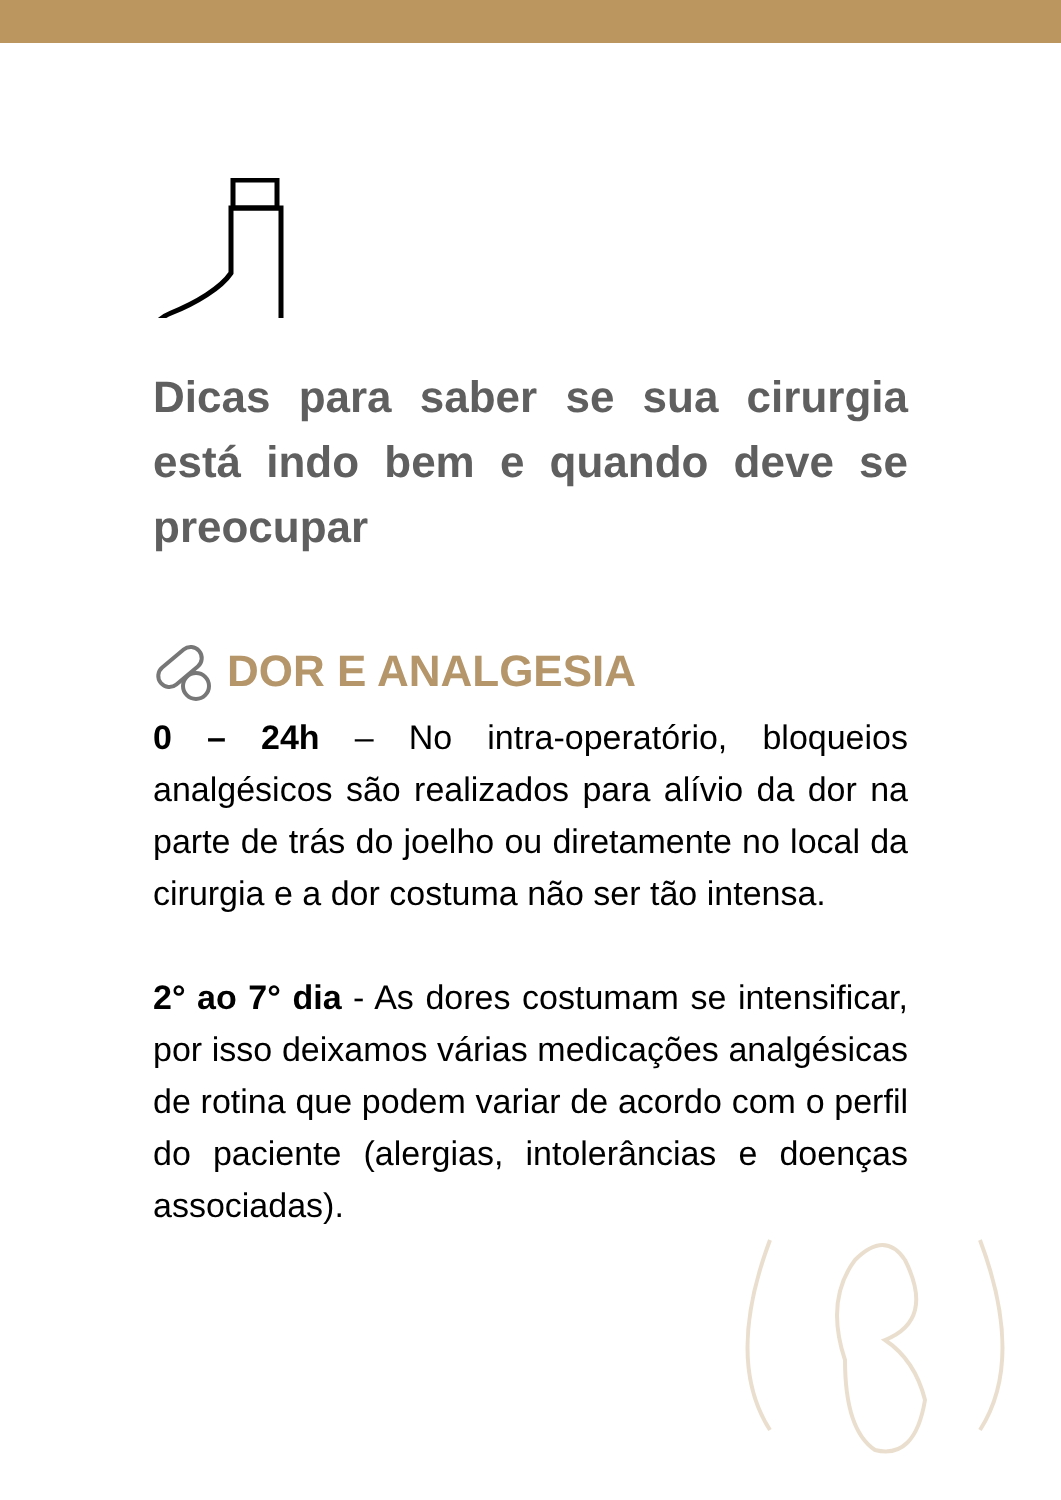Dicas para saber se sua cirurgia está indo bem e quando deve se preocupar
DOR E ANALGESIA
0 – 24h – No intra-operatório, bloqueios analgésicos são realizados para alívio da dor na parte de trás do joelho ou diretamente no local da cirurgia e a dor costuma não ser tão intensa.
2° ao 7° dia - As dores costumam se intensificar, por isso deixamos várias medicações analgésicas de rotina que podem variar de acordo com o perfil do paciente (alergias, intolerâncias e doenças associadas).